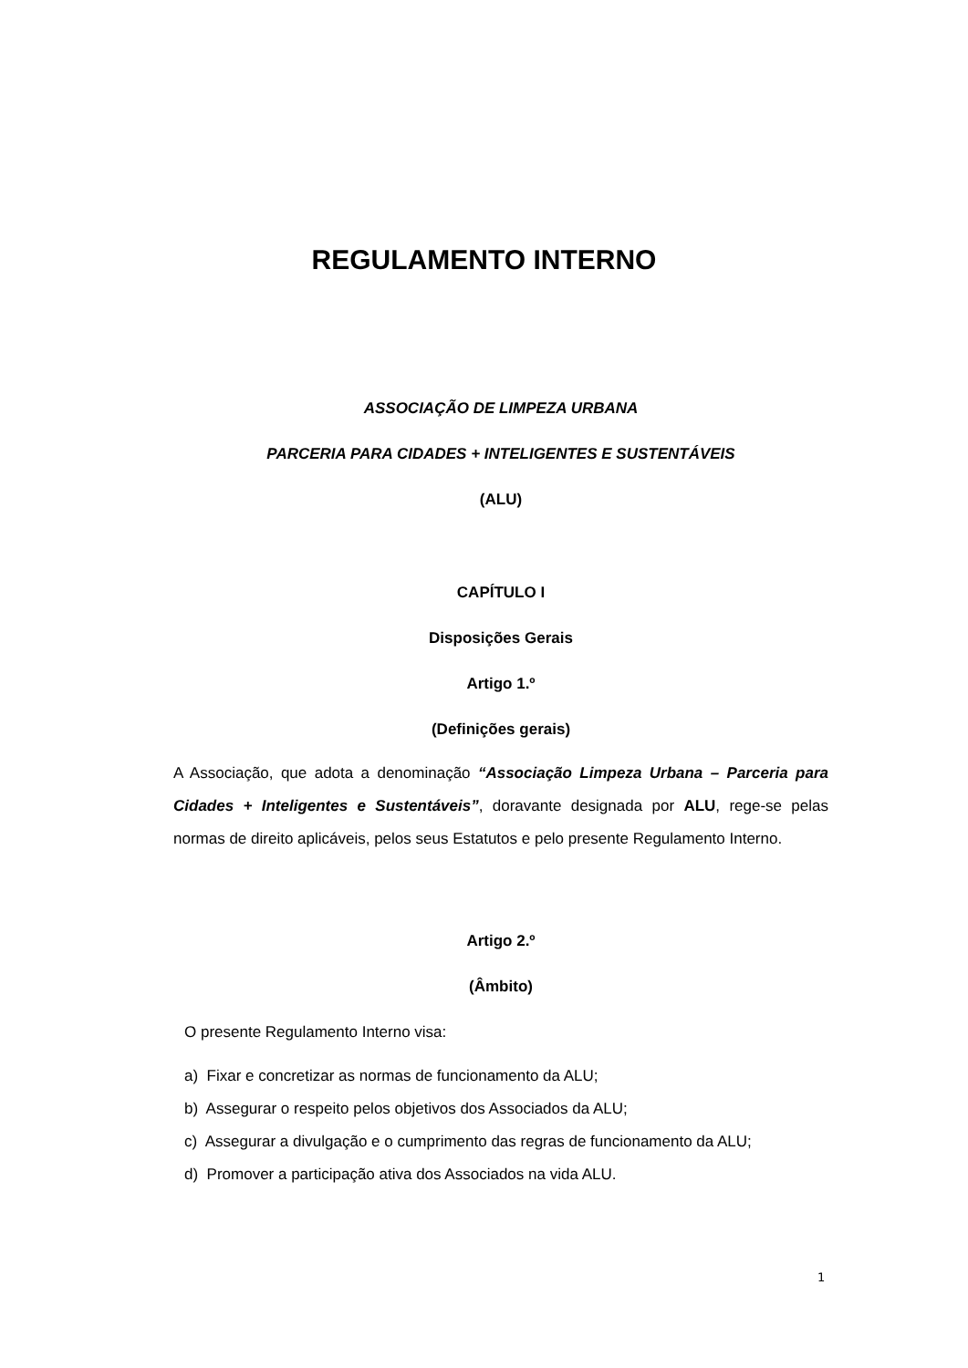REGULAMENTO INTERNO
ASSOCIAÇÃO DE LIMPEZA URBANA
PARCERIA PARA CIDADES + INTELIGENTES E SUSTENTÁVEIS
(ALU)
CAPÍTULO I
Disposições Gerais
Artigo 1.º
(Definições gerais)
A Associação, que adota a denominação “Associação Limpeza Urbana – Parceria para Cidades + Inteligentes e Sustentáveis”, doravante designada por ALU, rege-se pelas normas de direito aplicáveis, pelos seus Estatutos e pelo presente Regulamento Interno.
Artigo 2.º
(Âmbito)
O presente Regulamento Interno visa:
a) Fixar e concretizar as normas de funcionamento da ALU;
b) Assegurar o respeito pelos objetivos dos Associados da ALU;
c) Assegurar a divulgação e o cumprimento das regras de funcionamento da ALU;
d) Promover a participação ativa dos Associados na vida ALU.
1